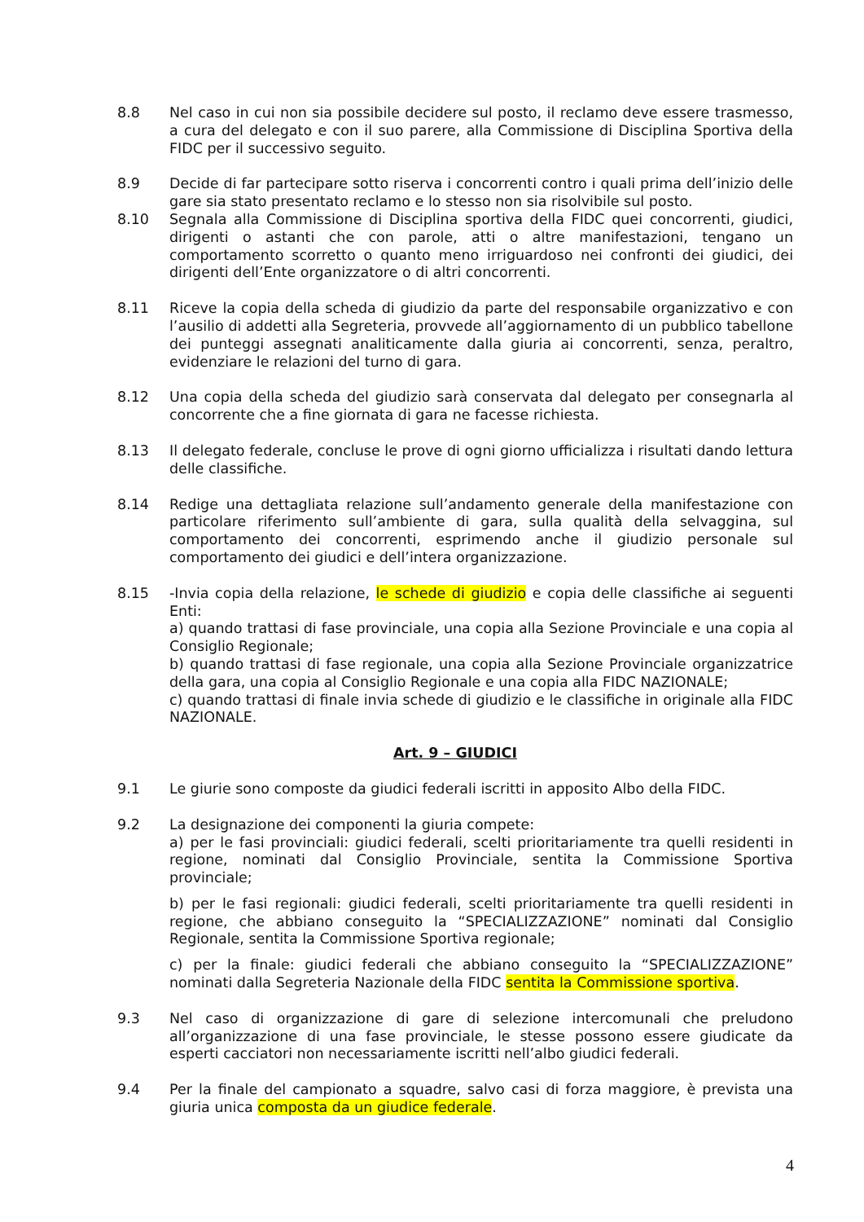8.8 Nel caso in cui non sia possibile decidere sul posto, il reclamo deve essere trasmesso, a cura del delegato e con il suo parere, alla Commissione di Disciplina Sportiva della FIDC per il successivo seguito.
8.9 Decide di far partecipare sotto riserva i concorrenti contro i quali prima dell’inizio delle gare sia stato presentato reclamo e lo stesso non sia risolvibile sul posto.
8.10 Segnala alla Commissione di Disciplina sportiva della FIDC quei concorrenti, giudici, dirigenti o astanti che con parole, atti o altre manifestazioni, tengano un comportamento scorretto o quanto meno irriguardoso nei confronti dei giudici, dei dirigenti dell’Ente organizzatore o di altri concorrenti.
8.11 Riceve la copia della scheda di giudizio da parte del responsabile organizzativo e con l’ausilio di addetti alla Segreteria, provvede all’aggiornamento di un pubblico tabellone dei punteggi assegnati analiticamente dalla giuria ai concorrenti, senza, peraltro, evidenziare le relazioni del turno di gara.
8.12 Una copia della scheda del giudizio sarà conservata dal delegato per consegnarla al concorrente che a fine giornata di gara ne facesse richiesta.
8.13 Il delegato federale, concluse le prove di ogni giorno ufficializza i risultati dando lettura delle classifiche.
8.14 Redige una dettagliata relazione sull’andamento generale della manifestazione con particolare riferimento sull’ambiente di gara, sulla qualità della selvaggina, sul comportamento dei concorrenti, esprimendo anche il giudizio personale sul comportamento dei giudici e dell’intera organizzazione.
8.15 -Invia copia della relazione, le schede di giudizio e copia delle classifiche ai seguenti Enti:
a) quando trattasi di fase provinciale, una copia alla Sezione Provinciale e una copia al Consiglio Regionale;
b) quando trattasi di fase regionale, una copia alla Sezione Provinciale organizzatrice della gara, una copia al Consiglio Regionale e una copia alla FIDC NAZIONALE;
c) quando trattasi di finale invia schede di giudizio e le classifiche in originale alla FIDC NAZIONALE.
Art. 9 – GIUDICI
9.1 Le giurie sono composte da giudici federali iscritti in apposito Albo della FIDC.
9.2 La designazione dei componenti la giuria compete:
a) per le fasi provinciali: giudici federali, scelti prioritariamente tra quelli residenti in regione, nominati dal Consiglio Provinciale, sentita la Commissione Sportiva provinciale;
b) per le fasi regionali: giudici federali, scelti prioritariamente tra quelli residenti in regione, che abbiano conseguito la “SPECIALIZZAZIONE” nominati dal Consiglio Regionale, sentita la Commissione Sportiva regionale;
c) per la finale: giudici federali che abbiano conseguito la “SPECIALIZZAZIONE” nominati dalla Segreteria Nazionale della FIDC sentita la Commissione sportiva.
9.3 Nel caso di organizzazione di gare di selezione intercomunali che preludono all’organizzazione di una fase provinciale, le stesse possono essere giudicate da esperti cacciatori non necessariamente iscritti nell’albo giudici federali.
9.4 Per la finale del campionato a squadre, salvo casi di forza maggiore, è prevista una giuria unica composta da un giudice federale.
4